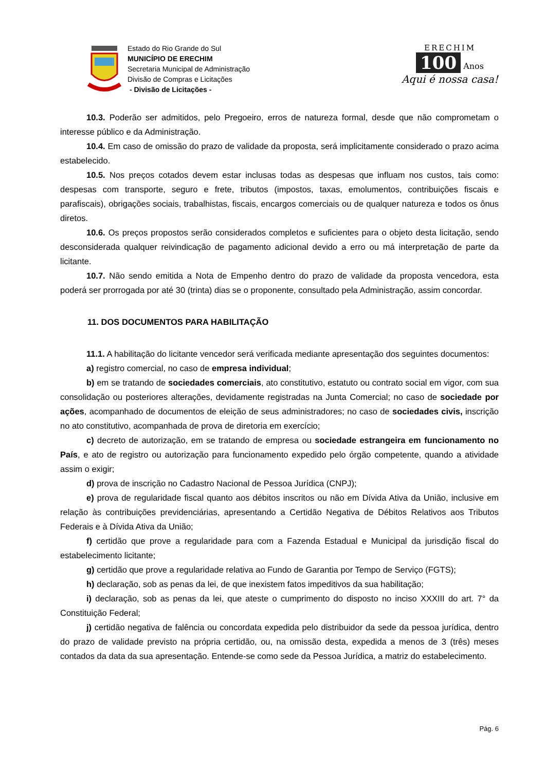Estado do Rio Grande do Sul
MUNICÍPIO DE ERECHIM
Secretaria Municipal de Administração
Divisão de Compras e Licitações
- Divisão de Licitações -
ERECHIM
100
Anos
Aqui é nossa casa!
10.3. Poderão ser admitidos, pelo Pregoeiro, erros de natureza formal, desde que não comprometam o interesse público e da Administração.
10.4. Em caso de omissão do prazo de validade da proposta, será implicitamente considerado o prazo acima estabelecido.
10.5. Nos preços cotados devem estar inclusas todas as despesas que influam nos custos, tais como: despesas com transporte, seguro e frete, tributos (impostos, taxas, emolumentos, contribuições fiscais e parafiscais), obrigações sociais, trabalhistas, fiscais, encargos comerciais ou de qualquer natureza e todos os ônus diretos.
10.6. Os preços propostos serão considerados completos e suficientes para o objeto desta licitação, sendo desconsiderada qualquer reivindicação de pagamento adicional devido a erro ou má interpretação de parte da licitante.
10.7. Não sendo emitida a Nota de Empenho dentro do prazo de validade da proposta vencedora, esta poderá ser prorrogada por até 30 (trinta) dias se o proponente, consultado pela Administração, assim concordar.
11. DOS DOCUMENTOS PARA HABILITAÇÃO
11.1. A habilitação do licitante vencedor será verificada mediante apresentação dos seguintes documentos:
a) registro comercial, no caso de empresa individual;
b) em se tratando de sociedades comerciais, ato constitutivo, estatuto ou contrato social em vigor, com sua consolidação ou posteriores alterações, devidamente registradas na Junta Comercial; no caso de sociedade por ações, acompanhado de documentos de eleição de seus administradores; no caso de sociedades civis, inscrição no ato constitutivo, acompanhada de prova de diretoria em exercício;
c) decreto de autorização, em se tratando de empresa ou sociedade estrangeira em funcionamento no País, e ato de registro ou autorização para funcionamento expedido pelo órgão competente, quando a atividade assim o exigir;
d) prova de inscrição no Cadastro Nacional de Pessoa Jurídica (CNPJ);
e) prova de regularidade fiscal quanto aos débitos inscritos ou não em Dívida Ativa da União, inclusive em relação às contribuições previdenciárias, apresentando a Certidão Negativa de Débitos Relativos aos Tributos Federais e à Dívida Ativa da União;
f) certidão que prove a regularidade para com a Fazenda Estadual e Municipal da jurisdição fiscal do estabelecimento licitante;
g) certidão que prove a regularidade relativa ao Fundo de Garantia por Tempo de Serviço (FGTS);
h) declaração, sob as penas da lei, de que inexistem fatos impeditivos da sua habilitação;
i) declaração, sob as penas da lei, que ateste o cumprimento do disposto no inciso XXXIII do art. 7° da Constituição Federal;
j) certidão negativa de falência ou concordata expedida pelo distribuidor da sede da pessoa jurídica, dentro do prazo de validade previsto na própria certidão, ou, na omissão desta, expedida a menos de 3 (três) meses contados da data da sua apresentação. Entende-se como sede da Pessoa Jurídica, a matriz do estabelecimento.
Pág. 6